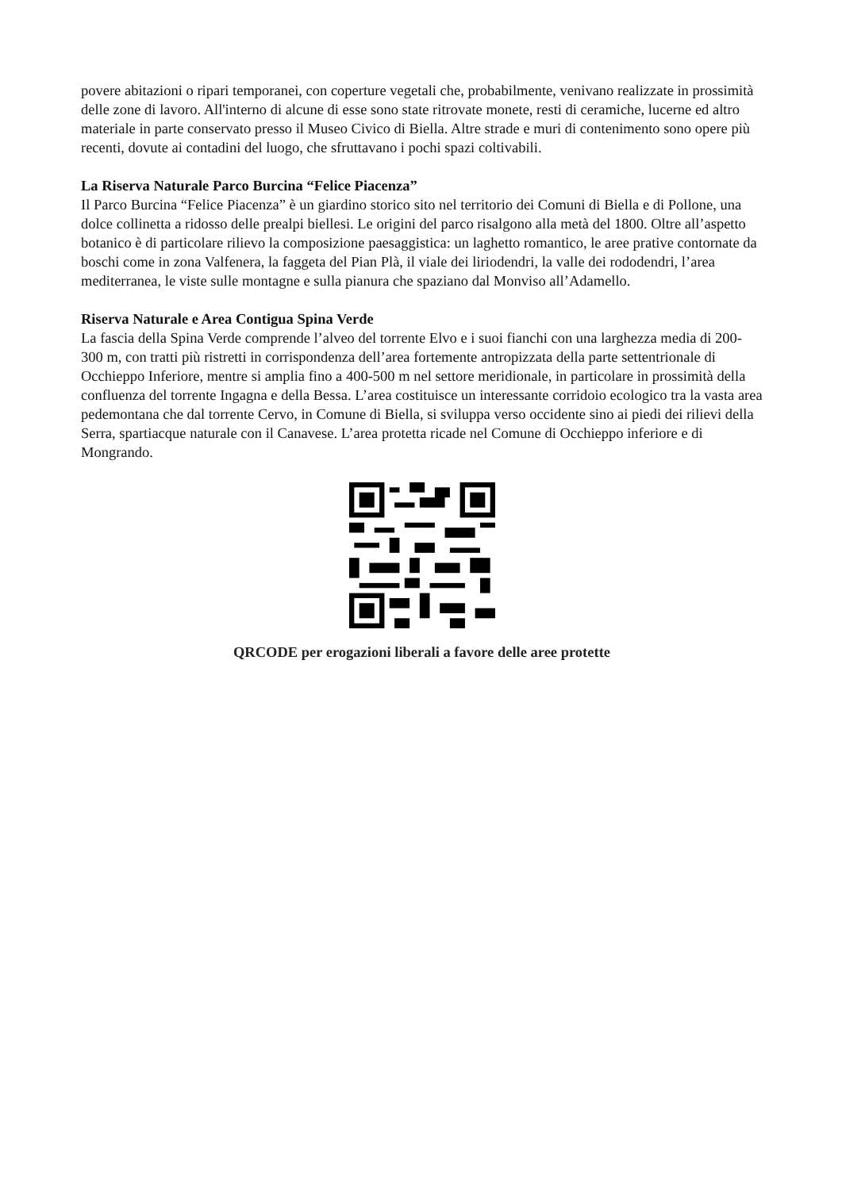povere abitazioni o ripari temporanei, con coperture vegetali che, probabilmente, venivano realizzate in prossimità delle zone di lavoro. All'interno di alcune di esse sono state ritrovate monete, resti di ceramiche, lucerne ed altro materiale in parte conservato presso il Museo Civico di Biella. Altre strade e muri di contenimento sono opere più recenti, dovute ai contadini del luogo, che sfruttavano i pochi spazi coltivabili.
La Riserva Naturale Parco Burcina “Felice Piacenza”
Il Parco Burcina “Felice Piacenza” è un giardino storico sito nel territorio dei Comuni di Biella e di Pollone, una dolce collinetta a ridosso delle prealpi biellesi. Le origini del parco risalgono alla metà del 1800. Oltre all’aspetto botanico è di particolare rilievo la composizione paesaggistica: un laghetto romantico, le aree prative contornate da boschi come in zona Valfenera, la faggeta del Pian Plà, il viale dei liriodendri, la valle dei rododendri, l’area mediterranea, le viste sulle montagne e sulla pianura che spaziano dal Monviso all’Adamello.
Riserva Naturale e Area Contigua Spina Verde
La fascia della Spina Verde comprende l’alveo del torrente Elvo e i suoi fianchi con una larghezza media di 200-300 m, con tratti più ristretti in corrispondenza dell’area fortemente antropizzata della parte settentrionale di Occhieppo Inferiore, mentre si amplia fino a 400-500 m nel settore meridionale, in particolare in prossimità della confluenza del torrente Ingagna e della Bessa. L’area costituisce un interessante corridoio ecologico tra la vasta area pedemontana che dal torrente Cervo, in Comune di Biella, si sviluppa verso occidente sino ai piedi dei rilievi della Serra, spartiacque naturale con il Canavese. L’area protetta ricade nel Comune di Occhieppo inferiore e di Mongrando.
QRCODE per erogazioni liberali a favore delle aree protette